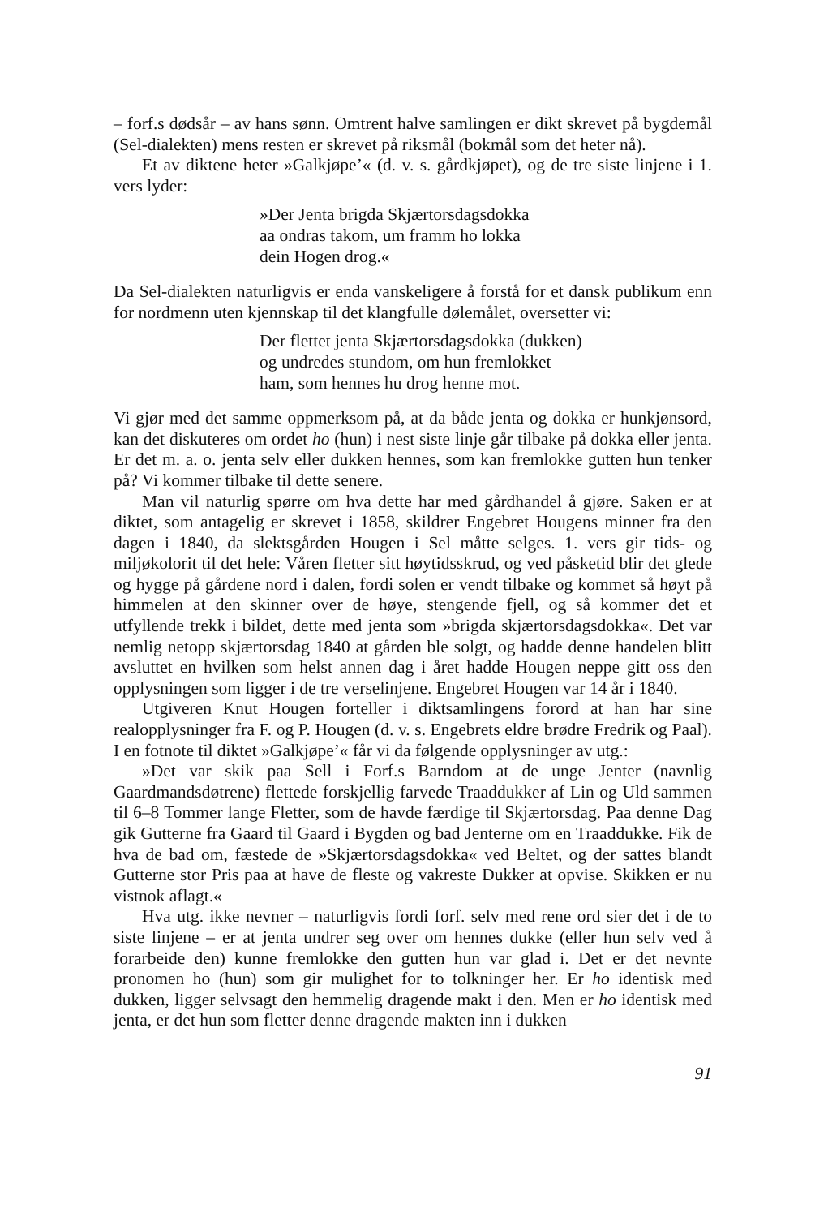– forf.s dødsår – av hans sønn. Omtrent halve samlingen er dikt skrevet på bygdemål (Sel-dialekten) mens resten er skrevet på riksmål (bokmål som det heter nå).
Et av diktene heter »Galkjøpe’« (d. v. s. gårdkjøpet), og de tre siste linjene i 1. vers lyder:
»Der Jenta brigda Skjærtorsdagsdokka
aa ondras takom, um framm ho lokka
dein Hogen drog.«
Da Sel-dialekten naturligvis er enda vanskeligere å forstå for et dansk publikum enn for nordmenn uten kjennskap til det klangfulle dølemålet, oversetter vi:
Der flettet jenta Skjærtorsdagsdokka (dukken)
og undredes stundom, om hun fremlokket
ham, som hennes hu drog henne mot.
Vi gjør med det samme oppmerksom på, at da både jenta og dokka er hunkjønsord, kan det diskuteres om ordet ho (hun) i nest siste linje går tilbake på dokka eller jenta. Er det m. a. o. jenta selv eller dukken hennes, som kan fremlokke gutten hun tenker på? Vi kommer tilbake til dette senere.
Man vil naturlig spørre om hva dette har med gårdhandel å gjøre. Saken er at diktet, som antagelig er skrevet i 1858, skildrer Engebret Hougens minner fra den dagen i 1840, da slektsgården Hougen i Sel måtte selges. 1. vers gir tids- og miljøkolorit til det hele: Våren fletter sitt høytidsskrud, og ved påsketid blir det glede og hygge på gårdene nord i dalen, fordi solen er vendt tilbake og kommet så høyt på himmelen at den skinner over de høye, stengende fjell, og så kommer det et utfyllende trekk i bildet, dette med jenta som »brigda skjærtorsdagsdokka«. Det var nemlig netopp skjærtorsdag 1840 at gården ble solgt, og hadde denne handelen blitt avsluttet en hvilken som helst annen dag i året hadde Hougen neppe gitt oss den opplysningen som ligger i de tre verselinjene. Engebret Hougen var 14 år i 1840.
Utgiveren Knut Hougen forteller i diktsamlingens forord at han har sine realopplysninger fra F. og P. Hougen (d. v. s. Engebrets eldre brødre Fredrik og Paal). I en fotnote til diktet »Galkjøpe’« får vi da følgende opplysninger av utg.:
»Det var skik paa Sell i Forf.s Barndom at de unge Jenter (navnlig Gaardmandsdøtrene) flettede forskjellig farvede Traaddukker af Lin og Uld sammen til 6–8 Tommer lange Fletter, som de havde færdige til Skjærtorsdag. Paa denne Dag gik Gutterne fra Gaard til Gaard i Bygden og bad Jenterne om en Traaddukke. Fik de hva de bad om, fæstede de »Skjærtorsdagsdokka« ved Beltet, og der sattes blandt Gutterne stor Pris paa at have de fleste og vakreste Dukker at opvise. Skikken er nu vistnok aflagt.«
Hva utg. ikke nevner – naturligvis fordi forf. selv med rene ord sier det i de to siste linjene – er at jenta undrer seg over om hennes dukke (eller hun selv ved å forarbeide den) kunne fremlokke den gutten hun var glad i. Det er det nevnte pronomen ho (hun) som gir mulighet for to tolkninger her. Er ho identisk med dukken, ligger selvsagt den hemmelig dragende makt i den. Men er ho identisk med jenta, er det hun som fletter denne dragende makten inn i dukken
91